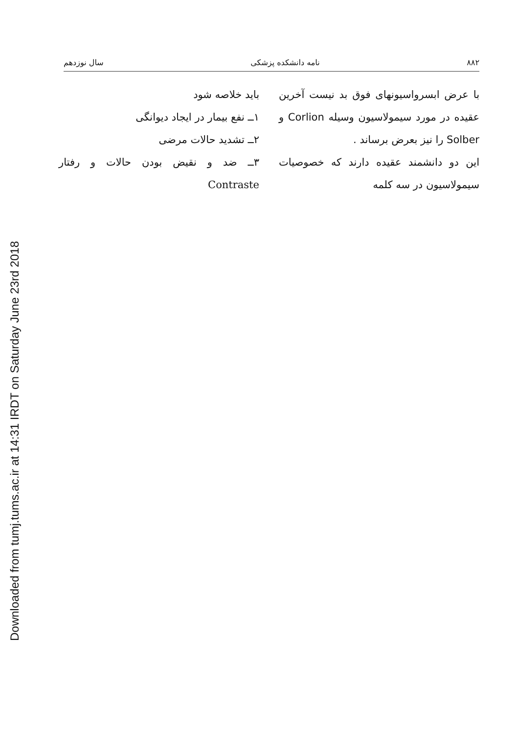Downloaded from tumj.tums.ac.ir at 14:31 IRDT on Saturday June 23rd 2018
۸۸۲ نامه دانشکده پزشکی سال نوزدهم
با عرض ابسرواسیونهای فوق بد نیست آخرین عقیده در مورد سیمولاسیون وسیله Corlion و Solber را نیز بعرض برساند .
این دو دانشمند عقیده دارند که خصوصیات سیمولاسیون در سه کلمه
باید خلاصه شود
۱ــ نفع بیمار در ایجاد دیوانگی
۲ــ تشدید حالات مرضی
۳ــ ضد و نقیض بودن حالات و رفتار Contraste